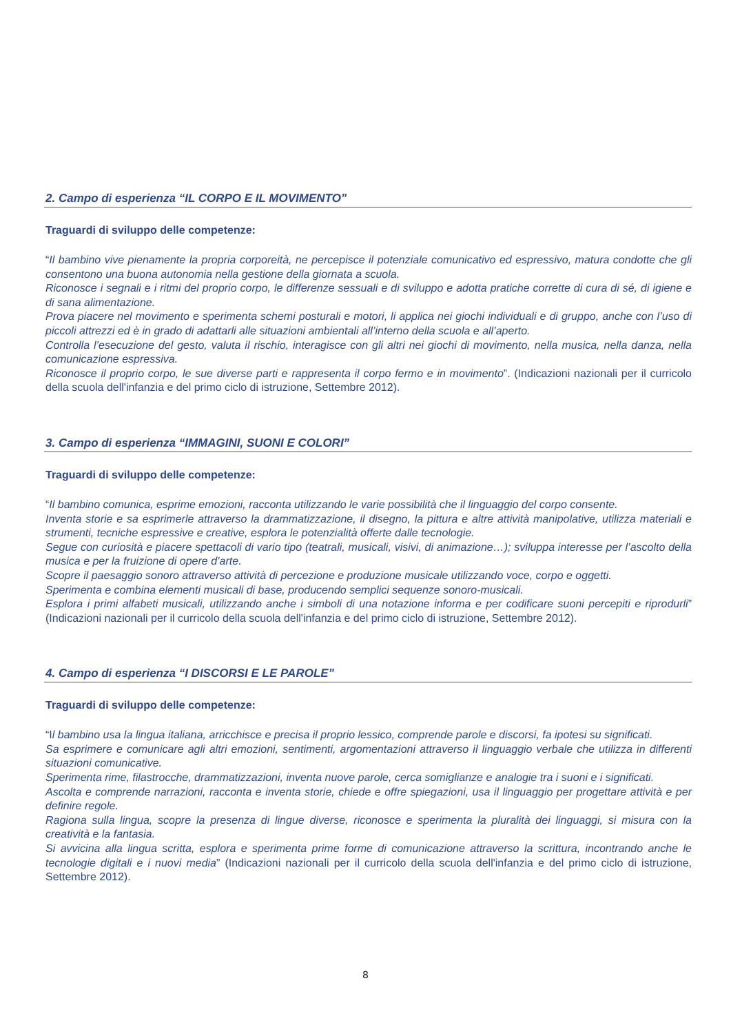2. Campo di esperienza “IL CORPO E IL MOVIMENTO”
Traguardi di sviluppo delle competenze:
“Il bambino vive pienamente la propria corporeità, ne percepisce il potenziale comunicativo ed espressivo, matura condotte che gli consentono una buona autonomia nella gestione della giornata a scuola.
Riconosce i segnali e i ritmi del proprio corpo, le differenze sessuali e di sviluppo e adotta pratiche corrette di cura di sé, di igiene e di sana alimentazione.
Prova piacere nel movimento e sperimenta schemi posturali e motori, li applica nei giochi individuali e di gruppo, anche con l’uso di piccoli attrezzi ed è in grado di adattarli alle situazioni ambientali all’interno della scuola e all’aperto.
Controlla l’esecuzione del gesto, valuta il rischio, interagisce con gli altri nei giochi di movimento, nella musica, nella danza, nella comunicazione espressiva.
Riconosce il proprio corpo, le sue diverse parti e rappresenta il corpo fermo e in movimento”. (Indicazioni nazionali per il curricolo della scuola dell'infanzia e del primo ciclo di istruzione, Settembre 2012).
3. Campo di esperienza “IMMAGINI, SUONI E COLORI”
Traguardi di sviluppo delle competenze:
“Il bambino comunica, esprime emozioni, racconta utilizzando le varie possibilità che il linguaggio del corpo consente.
Inventa storie e sa esprimerle attraverso la drammatizzazione, il disegno, la pittura e altre attività manipolative, utilizza materiali e strumenti, tecniche espressive e creative, esplora le potenzialità offerte dalle tecnologie.
Segue con curiosità e piacere spettacoli di vario tipo (teatrali, musicali, visivi, di animazione…); sviluppa interesse per l’ascolto della musica e per la fruizione di opere d’arte.
Scopre il paesaggio sonoro attraverso attività di percezione e produzione musicale utilizzando voce, corpo e oggetti.
Sperimenta e combina elementi musicali di base, producendo semplici sequenze sonoro-musicali.
Esplora i primi alfabeti musicali, utilizzando anche i simboli di una notazione informa e per codificare suoni percepiti e riprodurli” (Indicazioni nazionali per il curricolo della scuola dell'infanzia e del primo ciclo di istruzione, Settembre 2012).
4. Campo di esperienza “I DISCORSI E LE PAROLE”
Traguardi di sviluppo delle competenze:
“Il bambino usa la lingua italiana, arricchisce e precisa il proprio lessico, comprende parole e discorsi, fa ipotesi su significati.
Sa esprimere e comunicare agli altri emozioni, sentimenti, argomentazioni attraverso il linguaggio verbale che utilizza in differenti situazioni comunicative.
Sperimenta rime, filastrocche, drammatizzazioni, inventa nuove parole, cerca somiglianze e analogie tra i suoni e i significati.
Ascolta e comprende narrazioni, racconta e inventa storie, chiede e offre spiegazioni, usa il linguaggio per progettare attività e per definire regole.
Ragiona sulla lingua, scopre la presenza di lingue diverse, riconosce e sperimenta la pluralità dei linguaggi, si misura con la creatività e la fantasia.
Si avvicina alla lingua scritta, esplora e sperimenta prime forme di comunicazione attraverso la scrittura, incontrando anche le tecnologie digitali e i nuovi media” (Indicazioni nazionali per il curricolo della scuola dell'infanzia e del primo ciclo di istruzione, Settembre 2012).
8